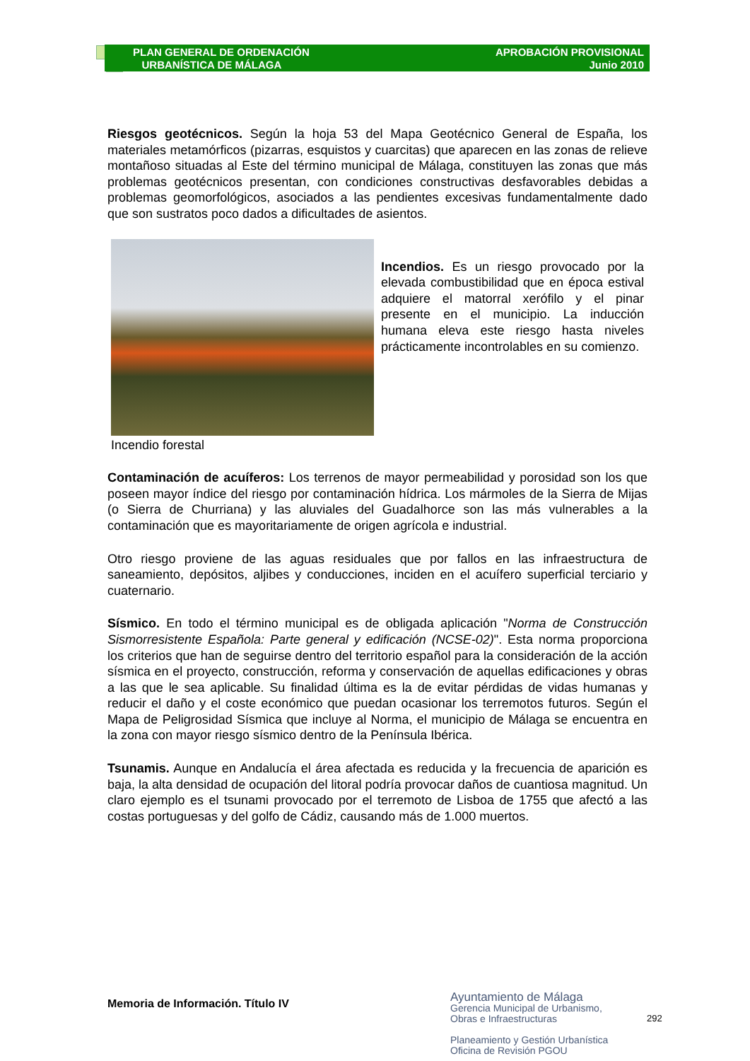PLAN GENERAL DE ORDENACIÓN
URBANÍSTICA DE MÁLAGA
APROBACIÓN PROVISIONAL
Junio 2010
Riesgos geotécnicos. Según la hoja 53 del Mapa Geotécnico General de España, los materiales metamórficos (pizarras, esquistos y cuarcitas) que aparecen en las zonas de relieve montañoso situadas al Este del término municipal de Málaga, constituyen las zonas que más problemas geotécnicos presentan, con condiciones constructivas desfavorables debidas a problemas geomorfológicos, asociados a las pendientes excesivas fundamentalmente dado que son sustratos poco dados a dificultades de asientos.
Incendios. Es un riesgo provocado por la elevada combustibilidad que en época estival adquiere el matorral xerófilo y el pinar presente en el municipio. La inducción humana eleva este riesgo hasta niveles prácticamente incontrolables en su comienzo.
Incendio forestal
Contaminación de acuíferos: Los terrenos de mayor permeabilidad y porosidad son los que poseen mayor índice del riesgo por contaminación hídrica. Los mármoles de la Sierra de Mijas (o Sierra de Churriana) y las aluviales del Guadalhorce son las más vulnerables a la contaminación que es mayoritariamente de origen agrícola e industrial.
Otro riesgo proviene de las aguas residuales que por fallos en las infraestructura de saneamiento, depósitos, aljibes y conducciones, inciden en el acuífero superficial terciario y cuaternario.
Sísmico. En todo el término municipal es de obligada aplicación "Norma de Construcción Sismorresistente Española: Parte general y edificación (NCSE-02)". Esta norma proporciona los criterios que han de seguirse dentro del territorio español para la consideración de la acción sísmica en el proyecto, construcción, reforma y conservación de aquellas edificaciones y obras a las que le sea aplicable. Su finalidad última es la de evitar pérdidas de vidas humanas y reducir el daño y el coste económico que puedan ocasionar los terremotos futuros. Según el Mapa de Peligrosidad Sísmica que incluye al Norma, el municipio de Málaga se encuentra en la zona con mayor riesgo sísmico dentro de la Península Ibérica.
Tsunamis. Aunque en Andalucía el área afectada es reducida y la frecuencia de aparición es baja, la alta densidad de ocupación del litoral podría provocar daños de cuantiosa magnitud. Un claro ejemplo es el tsunami provocado por el terremoto de Lisboa de 1755 que afectó a las costas portuguesas y del golfo de Cádiz, causando más de 1.000 muertos.
Memoria de Información. Título IV
Ayuntamiento de Málaga
Gerencia Municipal de Urbanismo,
Obras e Infraestructuras
Planeamiento y Gestión Urbanística
Oficina de Revisión PGOU
292